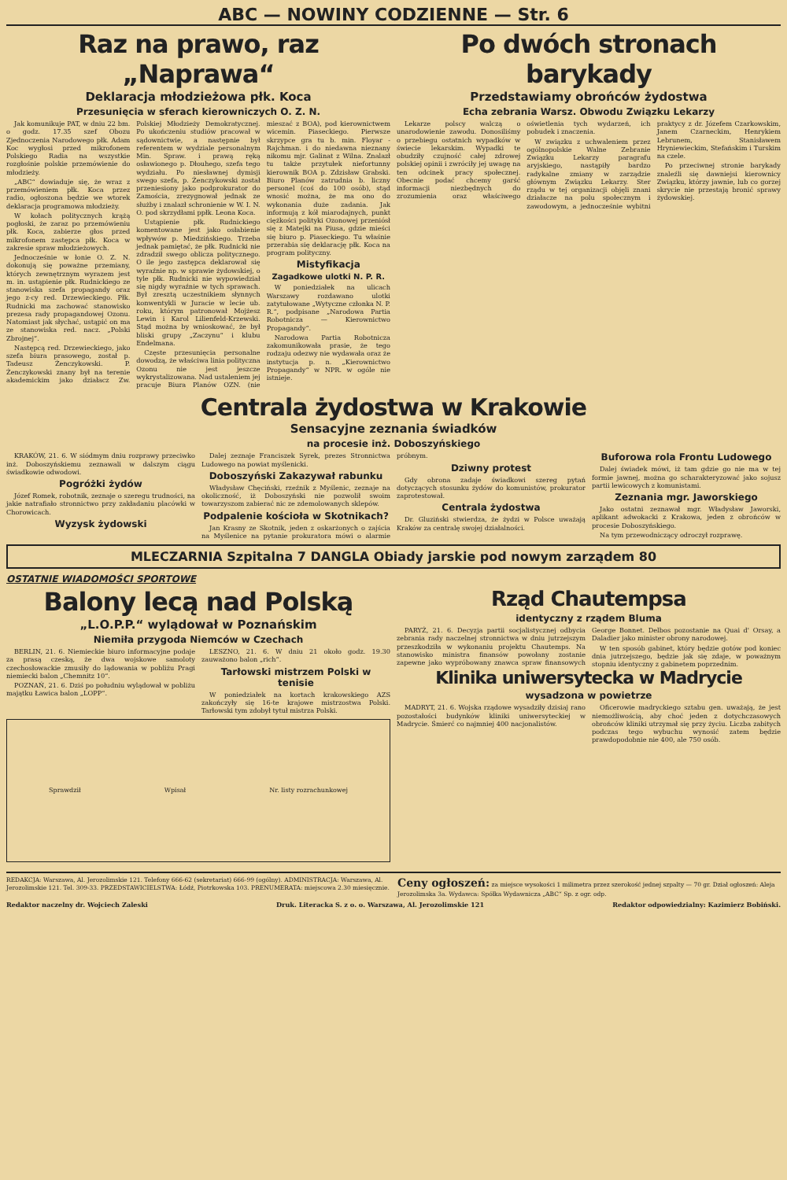ABC — NOWINY CODZIENNE — Str. 6
Raz na prawo, raz „Naprawa“
Deklaracja młodzieżowa płk. Koca
Przesunięcia w sferach kierowniczych O. Z. N.
Jak komunikuje PAT, w dniu 22 bm. o godz. 17.35 szef Obozu Zjednoczenia Narodowego płk. Adam Koc wygłosi przed mikrofonem Polskiego Radia na wszystkie rozgłośnie polskie przemówienie do młodzieży.
„ABC“ dowiaduje się, że wraz z przemówieniem płk. Koca przez radio, ogłoszona będzie we wtorek deklaracja programowa młodzieży.
W kołach politycznych krążą pogłoski, że zaraz po przemówieniu płk. Koca, zabierze głos przed mikrofonem zastępca płk. Koca w zakresie spraw młodzieżowych.
Jednocześnie w łonie O. Z. N. dokonują się poważne przemiany, których zewnętrznym wyrazem jest m. in. ustąpienie płk. Rudnickiego ze stanowiska szefa propagandy oraz jego z-cy red. Drzewieckiego. Płk. Rudnicki ma zachować stanowisko prezesa rady propagandowej Ozonu. Natomiast jak słychać, ustąpić on ma ze stanowiska red. nacz. „Polski Zbrojnej“.
Następcą red. Drzewieckiego, jako szefa biura prasowego, został p. Tadeusz Żenczykowski. P. Żenczykowski znany był na terenie akademickim jako działacz Zw. Polskiej Młodzieży Demokratycznej. Po ukończeniu studiów pracował w sądownictwie, a następnie był referentem w wydziale personalnym Min. Spraw. i prawą ręką osławionego p. Dłouhego, szefa tego wydziału. Po niesławnej dymisji swego szefa, p. Żenczykowski został przeniesiony jako podprokurator do Zamościa, zrezygnował jednak ze służby i znalazł schronienie w W. I. N. O. pod skrzydłami ppłk. Leona Koca.
Ustąpienie płk. Rudnickiego komentowane jest jako osłabienie wpływów p. Miedzińskiego. Trzeba jednak pamiętać, że płk. Rudnicki nie zdradził swego oblicza politycznego. O ile jego zastępca deklarował się wyraźnie np. w sprawie żydowskiej, o tyle płk. Rudnicki nie wypowiedział się nigdy wyraźnie w tych sprawach. Był zresztą uczestnikiem słynnych konwentykli w Juracie w lecie ub. roku, którym patronował Mojżesz Lewin i Karol Lilienfeld-Krzewski. Stąd można by wnioskować, że był bliski grupy „Zaczynu“ i klubu Endelmana.
Częste przesunięcia personalne dowodzą, że właściwa linia polityczna Ozonu nie jest jeszcze wykrystalizowana. Nad ustaleniem jej pracuje Biura Planów OZN. (nie mieszać z BOA), pod kierownictwem wicemin. Piaseckiego. Pierwsze skrzypce gra tu b. min. Floyar - Rajchman. i do niedawna nieznany nikomu mjr. Galinat z Wilna. Znalazł tu także przytułek niefortunny kierownik BOA p. Zdzisław Grabski. Biuro Planów zatrudnia b. liczny personel (coś do 100 osób), stąd wnosić można, że ma ono do wykonania duże zadania. Jak informują z kół miarodajnych, punkt ciężkości polityki Ozonowej przeniósł się z Matejki na Piusa, gdzie mieści się biuro p. Piaseckiego. Tu właśnie przerabia się deklarację płk. Koca na program polityczny.
Mistyfikacja
Zagadkowe ulotki N. P. R.
W poniedziałek na ulicach Warszawy rozdawano ulotki zatytułowane „Wytyczne członka N. P. R.“, podpisane „Narodowa Partia Robotnicza — Kierownictwo Propagandy“.
Narodowa Partia Robotnicza zakomunikowała prasie, że tego rodzaju odezwy nie wydawała oraz że instytucja p. n. „Kierownictwo Propagandy“ w NPR. w ogóle nie istnieje.
Po dwóch stronach barykady
Przedstawiamy obrońców żydostwa
Echa zebrania Warsz. Obwodu Związku Lekarzy
Lekarze polscy walczą o unarodowienie zawodu. Donosiliśmy o przebiegu ostatnich wypadków w świecie lekarskim. Wypadki te obudziły czujność całej zdrowej polskiej opinii i zwróciły jej uwagę na ten odcinek pracy społecznej. Obecnie podać chcemy garść informacji niezbędnych do zrozumienia oraz właściwego oświetlenia tych wydarzeń, ich pobudek i znaczenia.
W związku z uchwaleniem przez ogólnopolskie Walne Zebranie Związku Lekarzy paragrafu aryjskiego, nastąpiły bardzo radykalne zmiany w zarządzie głównym Związku Lekarzy. Ster rządu w tej organizacji objęli znani działacze na polu społecznym i zawodowym, a jednocześnie wybitni praktycy z dr. Józefem Czarkowskim, Janem Czarneckim, Henrykiem Lebrunem, Stanisławem Hryniewieckim, Stefańskim i Turskim na czele.
Po przeciwnej stronie barykady znaleźli się dawniejsi kierownicy Związku, którzy jawnie, lub co gorzej skrycie nie przestają bronić sprawy żydowskiej.
Centrala żydostwa w Krakowie
Sensacyjne zeznania świadków
na procesie inż. Doboszyńskiego
KRAKÓW, 21. 6. W siódmym dniu rozprawy przeciwko inż. Doboszyńskiemu zeznawali w dalszym ciągu świadkowie odwodowi.
Pogróżki żydów
Józef Romek, robotnik, zeznaje o szeregu trudności, na jakie natrafiało stronnictwo przy zakładaniu placówki w Chorowicach.
Wyzysk żydowski
Dalej zeznaje Franciszek Syrek, prezes Stronnictwa Ludowego na powiat myślenicki.
Doboszyński Zakazywał rabunku
Władysław Chęciński, rzeźnik z Myślenic, zeznaje na okoliczność, iż Doboszyński nie pozwolił swoim towarzyszom zabierać nic ze zdemolowanych sklepów.
Podpalenie kościoła w Skotnikach?
Jan Krasny ze Skotnik, jeden z oskarżonych o zajścia na Myślenice na pytanie prokuratora mówi o alarmie próbnym.
Dziwny protest
Gdy obrona zadaje świadkowi szereg pytań dotyczących stosunku żydów do komunistów, prokurator zaprotestował.
Centrala żydostwa
Dr. Gluziński stwierdza, że żydzi w Polsce uważają Kraków za centralę swojej działalności.
Buforowa rola Frontu Ludowego
Dalej świadek mówi, iż tam gdzie go nie ma w tej formie jawnej, można go scharakteryzować jako sojusz partii lewicowych z komunistami.
Zeznania mgr. Jaworskiego
Jako ostatni zeznawał mgr. Władysław Jaworski, aplikant adwokacki z Krakowa, jeden z obrońców w procesie Doboszyńskiego.
Na tym przewodniczący odroczył rozprawę.
MLECZARNIA Szpitalna 7 DANGLA Obiady jarskie pod nowym zarządem 80
OSTATNIE WIADOMOŚCI SPORTOWE
Balony lecą nad Polską
„L.O.P.P.“ wylądował w Poznańskim
Niemiła przygoda Niemców w Czechach
BERLIN, 21. 6. Niemieckie biuro informacyjne podaje za prasą czeską, że dwa wojskowe samoloty czechosłowackie zmusiły do lądowania w pobliżu Pragi niemiecki balon „Chemnitz 10“.
POZNAŃ, 21. 6. Dziś po południu wylądował w pobliżu majątku Ławica balon „LOPP“.
LESZNO, 21. 6. W dniu 21 około godz. 19.30 zauważono balon „rich“.
Tarłowski mistrzem Polski w tenisie
W poniedziałek na kortach krakowskiego AZS zakończyły się 16-te krajowe mistrzostwa Polski. Tarłowski tym zdobył tytuł mistrza Polski.
Sprawdził Wpisał Nr. listy rozrachunkowej
Rząd Chautempsa
identyczny z rządem Bluma
PARYŻ, 21. 6. Decyzja partii socjalistycznej odbycia zebrania rady naczelnej stronnictwa w dniu jutrzejszym przeszkodziła w wykonaniu projektu Chautemps. Na stanowisko ministra finansów powołany zostanie zapewne jako wypróbowany znawca spraw finansowych George Bonnet. Delbos pozostanie na Quai d' Orsay, a Daladier jako minister obrony narodowej.
W ten sposób gabinet, który będzie gotów pod koniec dnia jutrzejszego, będzie jak się zdaje, w poważnym stopniu identyczny z gabinetem poprzednim.
Klinika uniwersytecka w Madrycie
wysadzona w powietrze
MADRYT, 21. 6. Wojska rządowe wysadziły dzisiaj rano pozostałości budynków kliniki uniwersyteckiej w Madrycie. Śmierć co najmniej 400 nacjonalistów.
Oficerowie madryckiego sztabu gen. uważają, że jest niemożliwością, aby choć jeden z dotychczasowych obrońców kliniki utrzymał się przy życiu. Liczba zabitych podczas tego wybuchu wynosić zatem będzie prawdopodobnie nie 400, ale 750 osób.
REDAKCJA: Warszawa, Al. Jerozolimskie 121. Telefony 666-62 (sekretariat) 666-99 (ogólny). ADMINISTRACJA: Warszawa, Al. Jerozolimskie 121. Tel. 309-33. PRZEDSTAWICIELSTWA: Łódź, Piotrkowska 103. PRENUMERATA: miejscowa 2.30 miesięcznie.
Ceny ogłoszeń: za miejsce wysokości 1 milimetra przez szerokość jednej szpalty — 70 gr. Dział ogłoszeń: Aleja Jerozolimska 3a. Wydawca: Spółka Wydawnicza „ABC“ Sp. z ogr. odp.
Redaktor naczelny dr. Wojciech Zaleski Druk. Literacka S. z o. o. Warszawa, Al. Jerozolimskie 121 Redaktor odpowiedzialny: Kazimierz Bobiński.